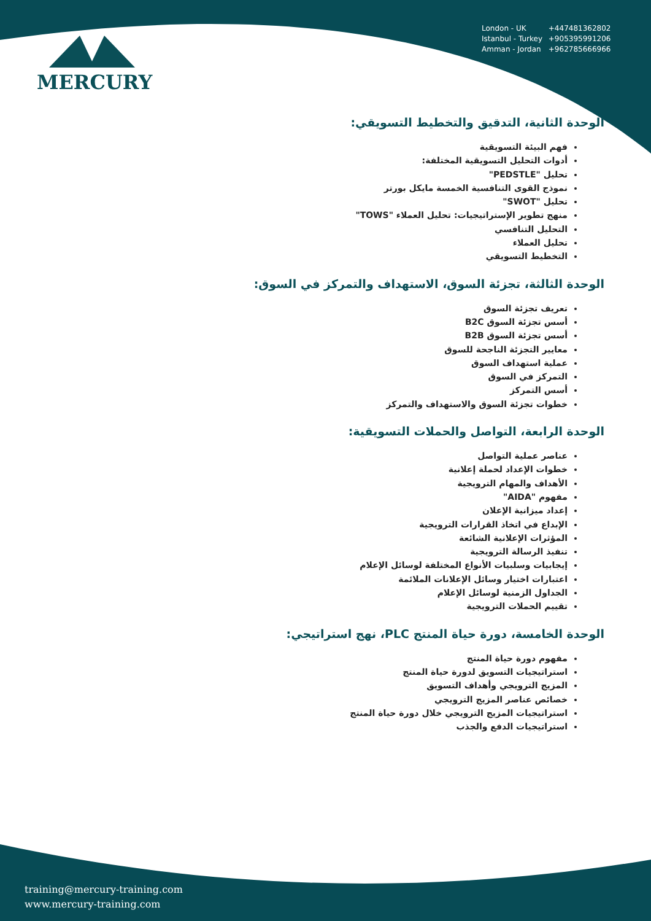MERCURY
London - UK +447481362802
Istanbul - Turkey +905395991206
Amman - Jordan +962785666966
الوحدة الثانية، التدقيق والتخطيط التسويقي:
فهم البيئة التسويقية
أدوات التحليل التسويقية المختلفة:
تحليل "PEDSTLE"
نموذج القوى التنافسية الخمسة مايكل بورتر
تحليل "SWOT"
منهج تطوير الإستراتيجيات: تحليل العملاء "TOWS"
التحليل التنافسي
تحليل العملاء
التخطيط التسويقي
الوحدة الثالثة، تجزئة السوق، الاستهداف والتمركز في السوق:
تعريف تجزئة السوق
أسس تجزئة السوق B2C
أسس تجزئة السوق B2B
معايير التجزئة الناجحة للسوق
عملية استهداف السوق
التمركز في السوق
أسس التمركز
خطوات تجزئة السوق والاستهداف والتمركز
الوحدة الرابعة، التواصل والحملات التسويقية:
عناصر عملية التواصل
خطوات الإعداد لحملة إعلانية
الأهداف والمهام الترويجية
مفهوم "AIDA"
إعداد ميزانية الإعلان
الإبداع في اتخاذ القرارات الترويجية
المؤثرات الإعلانية الشائعة
تنفيذ الرسالة الترويجية
إيجابيات وسلبيات الأنواع المختلفة لوسائل الإعلام
اعتبارات اختيار وسائل الإعلانات الملائمة
الجداول الزمنية لوسائل الإعلام
تقييم الحملات الترويجية
الوحدة الخامسة، دورة حياة المنتج PLC، نهج استراتيجي:
مفهوم دورة حياة المنتج
استراتيجيات التسويق لدورة حياة المنتج
المزيج الترويجي وأهداف التسويق
خصائص عناصر المزيج الترويجي
استراتيجيات المزيج الترويجي خلال دورة حياة المنتج
استراتيجيات الدفع والجذب
training@mercury-training.com
www.mercury-training.com